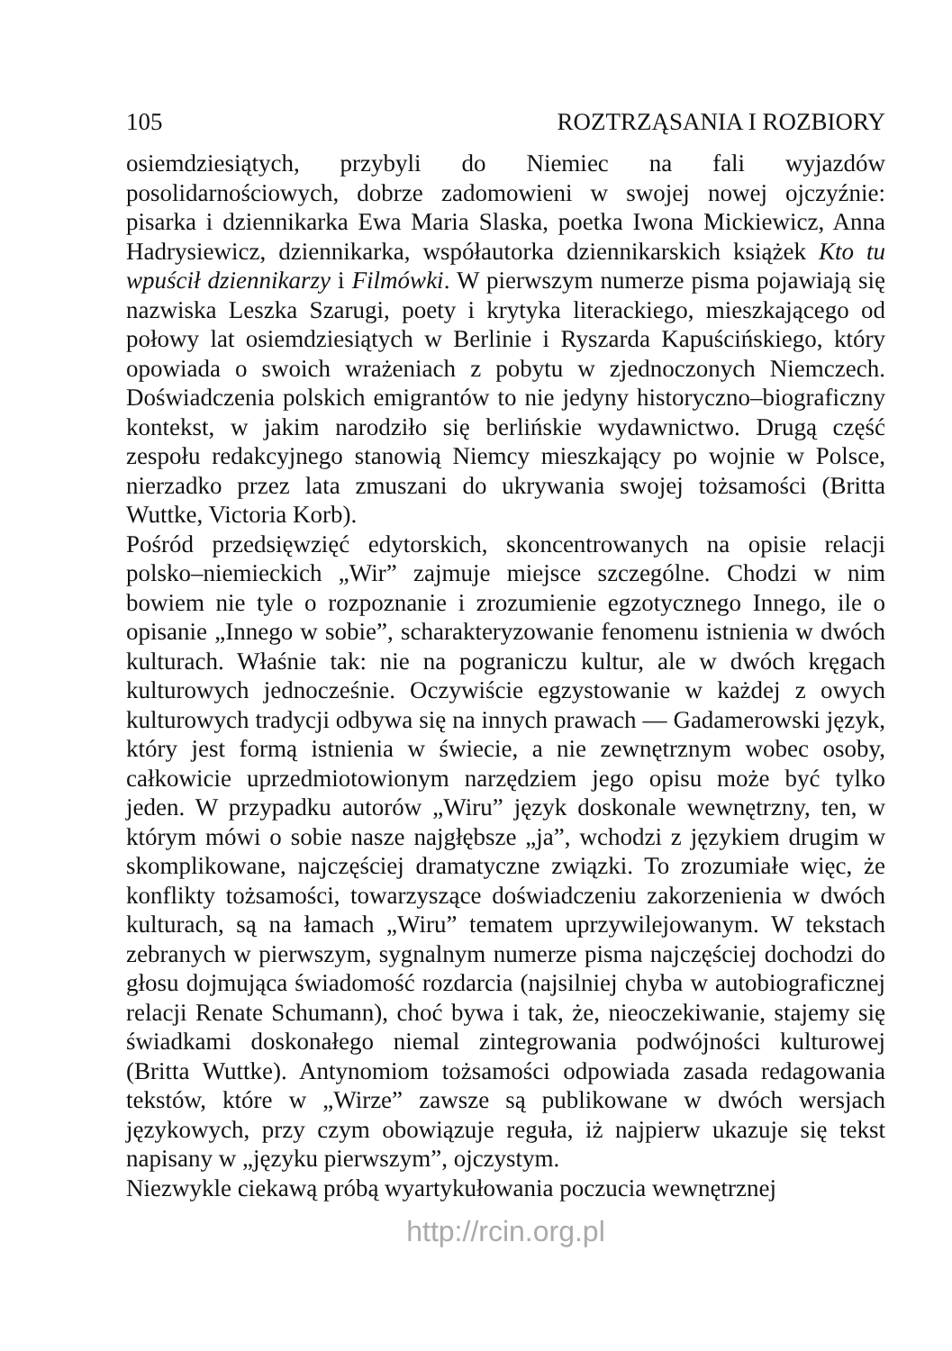105 ROZTRZĄSANIA I ROZBIORY
osiemdziesiątych, przybyli do Niemiec na fali wyjazdów posolidarnościowych, dobrze zadomowieni w swojej nowej ojczyźnie: pisarka i dziennikarka Ewa Maria Slaska, poetka Iwona Mickiewicz, Anna Hadrysiewicz, dziennikarka, współautorka dziennikarskich książek Kto tu wpuścił dziennikarzy i Filmówki. W pierwszym numerze pisma pojawiają się nazwiska Leszka Szarugi, poety i krytyka literackiego, mieszkającego od połowy lat osiemdziesiątych w Berlinie i Ryszarda Kapuścińskiego, który opowiada o swoich wrażeniach z pobytu w zjednoczonych Niemczech. Doświadczenia polskich emigrantów to nie jedyny historyczno–biograficzny kontekst, w jakim narodziło się berlińskie wydawnictwo. Drugą część zespołu redakcyjnego stanowią Niemcy mieszkający po wojnie w Polsce, nierzadko przez lata zmuszani do ukrywania swojej tożsamości (Britta Wuttke, Victoria Korb).
Pośród przedsięwzięć edytorskich, skoncentrowanych na opisie relacji polsko–niemieckich „Wir” zajmuje miejsce szczególne. Chodzi w nim bowiem nie tyle o rozpoznanie i zrozumienie egzotycznego Innego, ile o opisanie „Innego w sobie”, scharakteryzowanie fenomenu istnienia w dwóch kulturach. Właśnie tak: nie na pograniczu kultur, ale w dwóch kręgach kulturowych jednocześnie. Oczywiście egzystowanie w każdej z owych kulturowych tradycji odbywa się na innych prawach — Gadamerowski język, który jest formą istnienia w świecie, a nie zewnętrznym wobec osoby, całkowicie uprzedmiotowionym narzędziem jego opisu może być tylko jeden. W przypadku autorów „Wiru” język doskonale wewnętrzny, ten, w którym mówi o sobie nasze najgłębsze „ja”, wchodzi z językiem drugim w skomplikowane, najczęściej dramatyczne związki. To zrozumiałe więc, że konflikty tożsamości, towarzyszące doświadczeniu zakorzenienia w dwóch kulturach, są na łamach „Wiru” tematem uprzywilejowanym. W tekstach zebranych w pierwszym, sygnalnym numerze pisma najczęściej dochodzi do głosu dojmująca świadomość rozdarcia (najsilniej chyba w autobiograficznej relacji Renate Schumann), choć bywa i tak, że, nieoczekiwanie, stajemy się świadkami doskonałego niemal zintegrowania podwójności kulturowej (Britta Wuttke). Antynomiom tożsamości odpowiada zasada redagowania tekstów, które w „Wirze” zawsze są publikowane w dwóch wersjach językowych, przy czym obowiązuje reguła, iż najpierw ukazuje się tekst napisany w „języku pierwszym”, ojczystym.
Niezwykle ciekawą próbą wyartykułowania poczucia wewnętrznej
http://rcin.org.pl